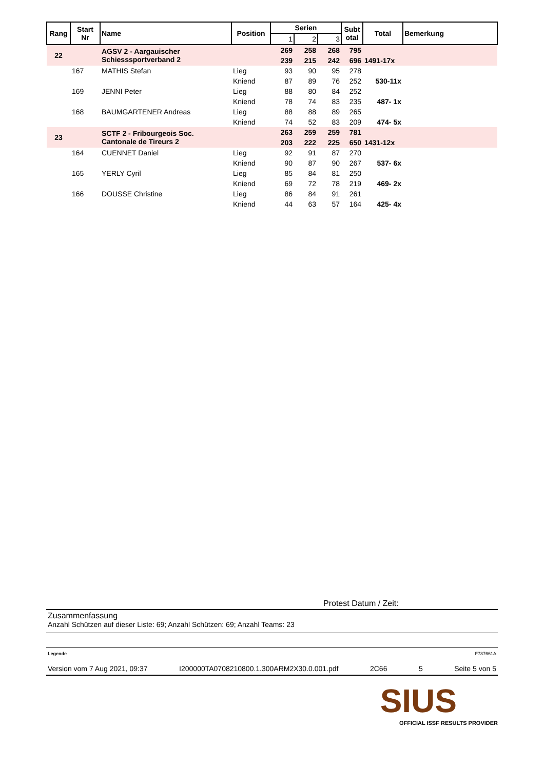| Rang | Start Nr | Name | Position | Serien | | | Subt otal | Total | Bemerkung |
| --- | --- | --- | --- | --- | --- | --- | --- | --- | --- |
| | | | | 1 | 2 | 3 | | | |
| 22 | | AGSV 2 - Aargauischer Schiesssportverband 2 | | 269 | 258 | 268 | 795 | | |
| | | | | 239 | 215 | 242 | 696 | 1491-17x | |
| | 167 | MATHIS Stefan | Lieg | 93 | 90 | 95 | 278 | | |
| | | | Kniend | 87 | 89 | 76 | 252 | 530-11x | |
| | 169 | JENNI Peter | Lieg | 88 | 80 | 84 | 252 | | |
| | | | Kniend | 78 | 74 | 83 | 235 | 487- 1x | |
| | 168 | BAUMGARTENER Andreas | Lieg | 88 | 88 | 89 | 265 | | |
| | | | Kniend | 74 | 52 | 83 | 209 | 474- 5x | |
| 23 | | SCTF 2 - Fribourgeois Soc. Cantonale de Tireurs 2 | | 263 | 259 | 259 | 781 | | |
| | | | | 203 | 222 | 225 | 650 | 1431-12x | |
| | 164 | CUENNET Daniel | Lieg | 92 | 91 | 87 | 270 | | |
| | | | Kniend | 90 | 87 | 90 | 267 | 537- 6x | |
| | 165 | YERLY Cyril | Lieg | 85 | 84 | 81 | 250 | | |
| | | | Kniend | 69 | 72 | 78 | 219 | 469- 2x | |
| | 166 | DOUSSE Christine | Lieg | 86 | 84 | 91 | 261 | | |
| | | | Kniend | 44 | 63 | 57 | 164 | 425- 4x | |
Protest Datum / Zeit:
Zusammenfassung
Anzahl Schützen auf dieser Liste: 69; Anzahl Schützen: 69; Anzahl Teams: 23
Legende F787661A
Version vom 7 Aug 2021, 09:37 I200000TA0708210800.1.300ARM2X30.0.001.pdf 2C66 5 Seite 5 von 5
SIUS
OFFICIAL ISSF RESULTS PROVIDER